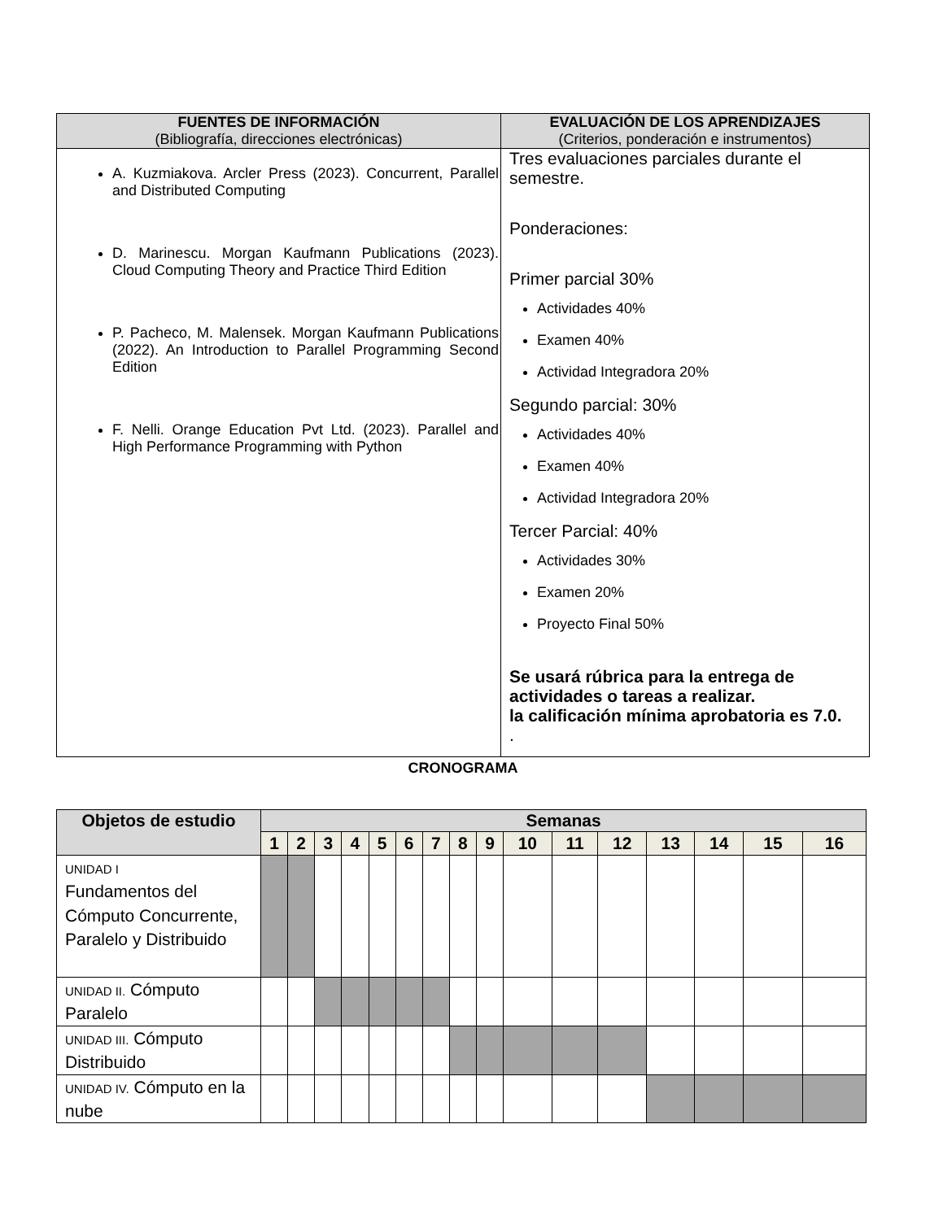| FUENTES DE INFORMACIÓN (Bibliografía, direcciones electrónicas) | EVALUACIÓN DE LOS APRENDIZAJES (Criterios, ponderación e instrumentos) |
| --- | --- |
| A. Kuzmiakova. Arcler Press (2023). Concurrent, Parallel and Distributed Computing D. Marinescu. Morgan Kaufmann Publications (2023). Cloud Computing Theory and Practice Third Edition P. Pacheco, M. Malensek. Morgan Kaufmann Publications (2022). An Introduction to Parallel Programming Second Edition F. Nelli. Orange Education Pvt Ltd. (2023). Parallel and High Performance Programming with Python | Tres evaluaciones parciales durante el semestre. Ponderaciones: Primer parcial 30% Actividades 40% Examen 40% Actividad Integradora 20% Segundo parcial: 30% Actividades 40% Examen 40% Actividad Integradora 20% Tercer Parcial: 40% Actividades 30% Examen 20% Proyecto Final 50% Se usará rúbrica para la entrega de actividades o tareas a realizar. la calificación mínima aprobatoria es 7.0. . |
CRONOGRAMA
| Objetos de estudio | Semanas | | | | | | | | | | | | | | | |
| --- | --- | --- | --- | --- | --- | --- | --- | --- | --- | --- | --- | --- | --- | --- | --- | --- |
| | 1 | 2 | 3 | 4 | 5 | 6 | 7 | 8 | 9 | 10 | 11 | 12 | 13 | 14 | 15 | 16 |
| UNIDAD I Fundamentos del Cómputo Concurrente, Paralelo y Distribuido | | | | | | | | | | | | | | | | |
| UNIDAD II. Cómputo Paralelo | | | | | | | | | | | | | | | | |
| UNIDAD III. Cómputo Distribuido | | | | | | | | | | | | | | | | |
| UNIDAD IV. Cómputo en la nube | | | | | | | | | | | | | | | | |